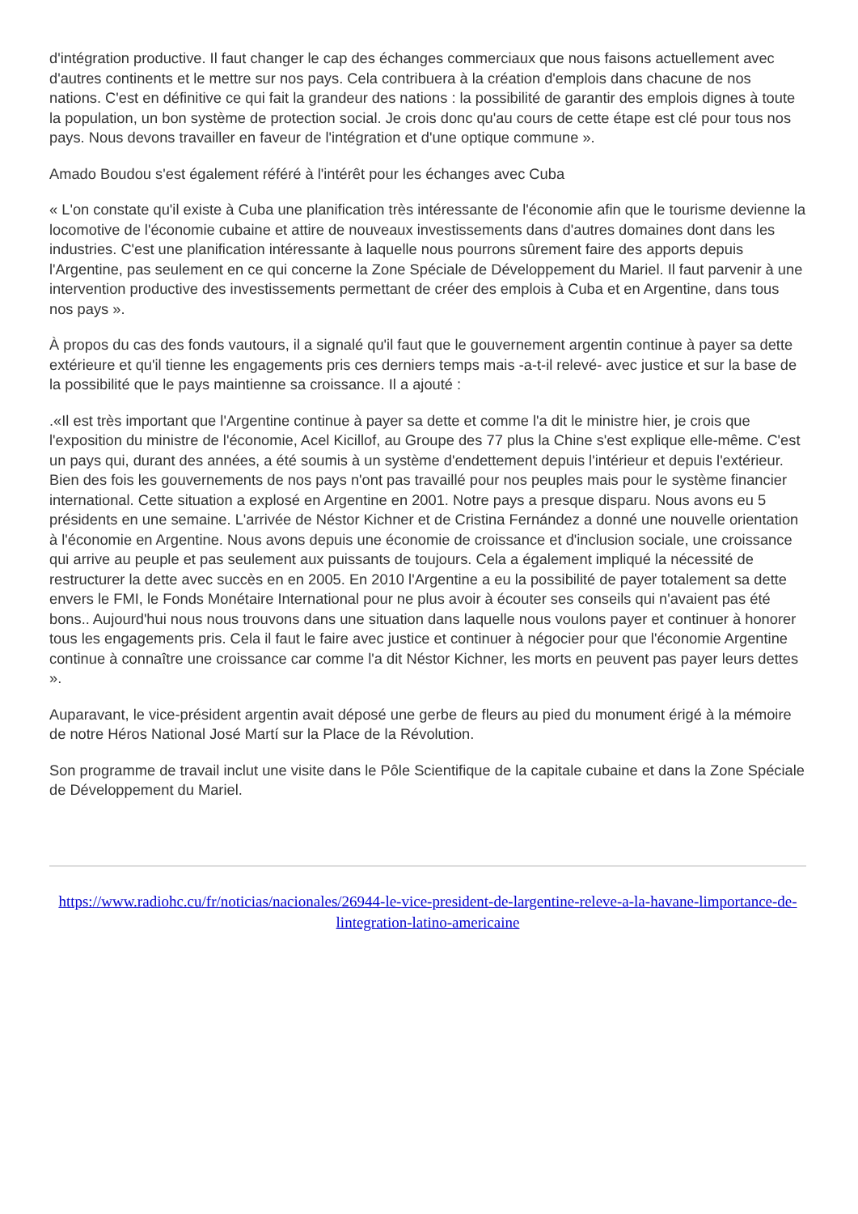d'intégration productive. Il faut changer le cap des échanges commerciaux que nous faisons actuellement avec d'autres continents et le mettre sur nos pays. Cela contribuera à la création d'emplois dans chacune de nos nations. C'est en définitive ce qui fait la grandeur des nations : la possibilité de garantir des emplois dignes à toute la population, un bon système de protection social. Je crois donc qu'au cours de cette étape est clé pour tous nos pays. Nous devons travailler en faveur de l'intégration et d'une optique commune ».
Amado Boudou s'est également référé à l'intérêt pour les échanges avec Cuba
« L'on constate qu'il existe à Cuba une planification très intéressante de l'économie afin que le tourisme devienne la locomotive de l'économie cubaine et attire de nouveaux investissements dans d'autres domaines dont dans les industries. C'est une planification intéressante à laquelle nous pourrons sûrement faire des apports depuis l'Argentine, pas seulement en ce qui concerne la Zone Spéciale de Développement du Mariel. Il faut parvenir à une intervention productive des investissements permettant de créer des emplois à Cuba et en Argentine, dans tous nos pays ».
À propos du cas des fonds vautours, il a signalé qu'il faut que le gouvernement argentin continue à payer sa dette extérieure et qu'il tienne les engagements pris ces derniers temps mais -a-t-il relevé- avec justice et sur la base de la possibilité que le pays maintienne sa croissance. Il a ajouté :
.«Il est très important que l'Argentine continue à payer sa dette et comme l'a dit le ministre hier, je crois que l'exposition du ministre de l'économie, Acel Kicillof, au Groupe des 77 plus la Chine s'est explique elle-même. C'est un pays qui, durant des années, a été soumis à un système d'endettement depuis l'intérieur et depuis l'extérieur. Bien des fois les gouvernements de nos pays n'ont pas travaillé pour nos peuples mais pour le système financier international. Cette situation a explosé en Argentine en 2001. Notre pays a presque disparu. Nous avons eu 5 présidents en une semaine. L'arrivée de Néstor Kichner et de Cristina Fernández a donné une nouvelle orientation à l'économie en Argentine. Nous avons depuis une économie de croissance et d'inclusion sociale, une croissance qui arrive au peuple et pas seulement aux puissants de toujours. Cela a également impliqué la nécessité de restructurer la dette avec succès en en 2005. En 2010 l'Argentine a eu la possibilité de payer totalement sa dette envers le FMI, le Fonds Monétaire International pour ne plus avoir à écouter ses conseils qui n'avaient pas été bons.. Aujourd'hui nous nous trouvons dans une situation dans laquelle nous voulons payer et continuer à honorer tous les engagements pris. Cela il faut le faire avec justice et continuer à négocier pour que l'économie Argentine continue à connaître une croissance car comme l'a dit Néstor Kichner, les morts en peuvent pas payer leurs dettes ».
Auparavant, le vice-président argentin avait déposé une gerbe de fleurs au pied du monument érigé à la mémoire de notre Héros National José Martí sur la Place de la Révolution.
Son programme de travail inclut une visite dans le Pôle Scientifique de la capitale cubaine et dans la Zone Spéciale de Développement du Mariel.
https://www.radiohc.cu/fr/noticias/nacionales/26944-le-vice-president-de-largentine-releve-a-la-havane-limportance-de-lintegration-latino-americaine